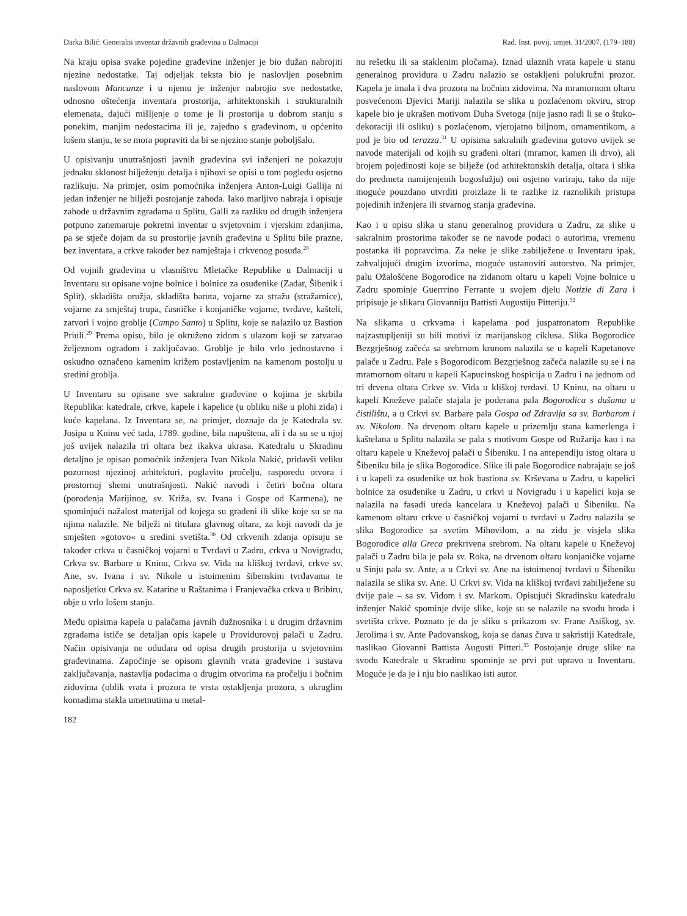Darka Bilić: Generalni inventar državnih građevina u Dalmaciji Rad. Inst. povij. umjet. 31/2007. (179–188)
Na kraju opisa svake pojedine građevine inženjer je bio dužan nabrojiti njezine nedostatke. Taj odjeljak teksta bio je naslovljen posebnim naslovom Mancanze i u njemu je inženjer nabrojio sve nedostatke, odnosno oštećenja inventara prostorija, arhitektonskih i strukturalnih elemenata, dajući mišljenje o tome je li prostorija u dobrom stanju s ponekim, manjim nedostacima ili je, zajedno s građevinom, u općenito lošem stanju, te se mora popraviti da bi se njezino stanje poboljšalo.
U opisivanju unutrašnjosti javnih građevina svi inženjeri ne pokazuju jednaku sklonost bilježenju detalja i njihovi se opisi u tom pogledu osjetno razlikuju. Na primjer, osim pomoćnika inženjera Anton-Luigi Gallija ni jedan inženjer ne bilježi postojanje zahoda. Iako marljivo nabraja i opisuje zahode u državnim zgradama u Splitu, Galli za razliku od drugih inženjera potpuno zanemaruje pokretni inventar u svjetovnim i vjerskim zdanjima, pa se stječe dojam da su prostorije javnih građevina u Splitu bile prazne, bez inventara, a crkve također bez namještaja i crkvenog posuđa.<sup>28</sup>
Od vojnih građevina u vlasništvu Mletačke Republike u Dalmaciji u Inventaru su opisane vojne bolnice i bolnice za osuđenike (Zadar, Šibenik i Split), skladišta oružja, skladišta baruta, vojarne za stražu (stražarnice), vojarne za smještaj trupa, časničke i konjaničke vojarne, tvrđave, kašteli, zatvori i vojno groblje (Campo Santo) u Splitu, koje se nalazilo uz Bastion Priuli.<sup>29</sup> Prema opisu, bilo je okruženo zidom s ulazom koji se zatvarao željeznom ogradom i zaključavao. Groblje je bilo vrlo jednostavno i oskudno označeno kamenim križem postavljenim na kamenom postolju u sredini groblja.
U Inventaru su opisane sve sakralne građevine o kojima je skrbila Republika: katedrale, crkve, kapele i kapelice (u obliku niše u plohi zida) i kuće kapelana. Iz Inventara se, na primjer, doznaje da je Katedrala sv. Josipa u Kninu već tada, 1789. godine, bila napuštena, ali i da su se u njoj još uvijek nalazila tri oltara bez ikakva ukrasa. Katedralu u Skradinu detaljno je opisao pomoćnik inženjera Ivan Nikola Nakić, pridavši veliku pozornost njezinoj arhitekturi, poglavito pročelju, rasporedu otvora i prostornoj shemi unutrašnjosti. Nakić navodi i četiri bočna oltara (porođenja Marijinog, sv. Križa, sv. Ivana i Gospe od Karmena), ne spominjući nažalost materijal od kojega su građeni ili slike koje su se na njima nalazile. Ne bilježi ni titulara glavnog oltara, za koji navodi da je smješten »gotovo« u sredini svetišta.<sup>30</sup> Od crkvenih zdanja opisuju se također crkva u časničkoj vojarni u Tvrđavi u Zadru, crkva u Novigradu, Crkva sv. Barbare u Kninu, Crkva sv. Vida na kliškoj tvrđavi, crkve sv. Ane, sv. Ivana i sv. Nikole u istoimenim šibenskim tvrđavama te naposljetku Crkva sv. Katarine u Raštanima i Franjevačka crkva u Bribiru, obje u vrlo lošem stanju.
Među opisima kapela u palačama javnih dužnosnika i u drugim državnim zgradama ističe se detaljan opis kapele u Providurovoj palači u Zadru. Način opisivanja ne odudara od opisa drugih prostorija u svjetovnim građevinama. Započinje se opisom glavnih vrata građevine i sustava zaključavanja, nastavlja podacima o drugim otvorima na pročelju i bočnim zidovima (oblik vrata i prozora te vrsta ostakljenja prozora, s okruglim komadima stakla umetnutima u metal-
182
nu rešetku ili sa staklenim pločama). Iznad ulaznih vrata kapele u stanu generalnog providura u Zadru nalazio se ostakljeni polukružni prozor. Kapela je imala i dva prozora na bočnim zidovima. Na mramornom oltaru posvećenom Djevici Mariji nalazila se slika u pozlaćenom okviru, strop kapele bio je ukrašen motivom Duha Svetoga (nije jasno radi li se o štuko-dekoraciji ili osliku) s pozlaćenom, vjerojatno biljnom, ornamentikom, a pod je bio od terazza.<sup>31</sup> U opisima sakralnih građevina gotovo uvijek se navode materijali od kojih su građeni oltari (mramor, kamen ili drvo), ali brojem pojedinosti koje se bilježe (od arhitektonskih detalja, oltara i slika do predmeta namijenjenih bogoslužju) oni osjetno variraju, tako da nije moguće pouzdano utvrditi proizlaze li te razlike iz raznolikih pristupa pojedinih inženjera ili stvarnog stanja građevina.
Kao i u opisu slika u stanu generalnog providura u Zadru, za slike u sakralnim prostorima također se ne navode podaci o autorima, vremenu postanka ili popravcima. Za neke je slike zabilježene u Inventaru ipak, zahvaljujući drugim izvorima, moguće ustanoviti autorstvo. Na primjer, palu Ožalošćene Bogorodice na zidanom oltaru u kapeli Vojne bolnice u Zadru spominje Guerrrino Ferrante u svojem djelu Notizie di Zara i pripisuje je slikaru Giovanniju Battisti Augustiju Pitteriju.<sup>32</sup>
Na slikama u crkvama i kapelama pod juspatronatom Republike najzastupljeniji su bili motivi iz marijanskog ciklusa. Slika Bogorodice Bezgrješnog začeća sa srebrnom krunom nalazila se u kapeli Kapetanove palače u Zadru. Pale s Bogorodicom Bezgrješnog začeća nalazile su se i na mramornom oltaru u kapeli Kapucinskog hospicija u Zadru i na jednom od tri drvena oltara Crkve sv. Vida u kliškoj tvrđavi. U Kninu, na oltaru u kapeli Kneževe palače stajala je poderana pala Bogorodica s dušama u čistilištu, a u Crkvi sv. Barbare pala Gospa od Zdravlja sa sv. Barbarom i sv. Nikolom. Na drvenom oltaru kapele u prizemlju stana kamerlenga i kaštelana u Splitu nalazila se pala s motivom Gospe od Ružarija kao i na oltaru kapele u Kneževoj palači u Šibeniku. I na antependiju istog oltara u Šibeniku bila je slika Bogorodice. Slike ili pale Bogorodice nabrajaju se još i u kapeli za osuđenike uz bok bastiona sv. Krševana u Zadru, u kapelici bolnice za osuđenike u Zadru, u crkvi u Novigradu i u kapelici koja se nalazila na fasadi ureda kancelara u Kneževoj palači u Šibeniku. Na kamenom oltaru crkve u časničkoj vojarni u tvrđavi u Zadru nalazila se slika Bogorodice sa svetim Mihovilom, a na zidu je visjela slika Bogorodice alla Greca prekrivena srebrom. Na oltaru kapele u Kneževoj palači u Zadru bila je pala sv. Roka, na drvenom oltaru konjaničke vojarne u Sinju pala sv. Ante, a u Crkvi sv. Ane na istoimenoj tvrđavi u Šibeniku nalazila se slika sv. Ane. U Crkvi sv. Vida na kliškoj tvrđavi zabilježene su dvije pale – sa sv. Vidom i sv. Markom. Opisujući Skradinsku katedralu inženjer Nakić spominje dvije slike, koje su se nalazile na svodu broda i svetišta crkve. Poznato je da je sliku s prikazom sv. Frane Asiškog, sv. Jerolima i sv. Ante Padovanskog, koja se danas čuva u sakristiji Katedrale, naslikao Giovanni Battista Augusti Pitteri.<sup>33</sup> Postojanje druge slike na svodu Katedrale u Skradinu spominje se prvi put upravo u Inventaru. Moguće je da je i nju bio naslikao isti autor.